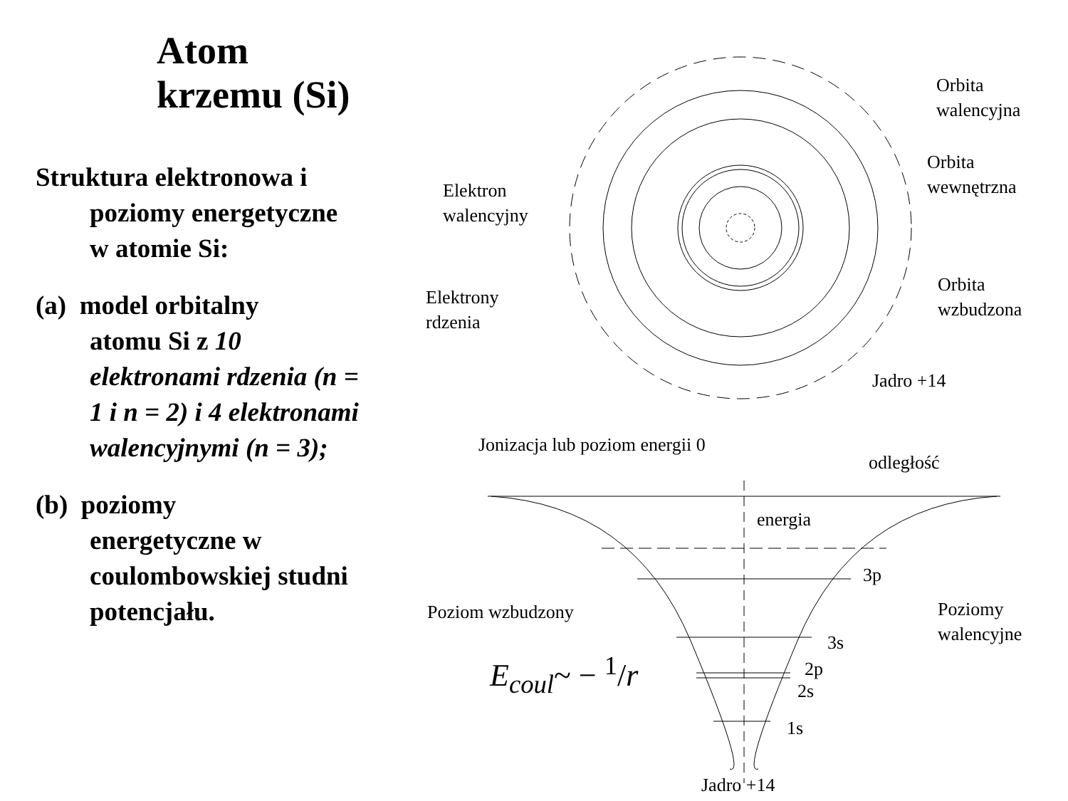Atom krzemu (Si)
Struktura elektronowa i
poziomy energetyczne w atomie Si:
(a) model orbitalny
atomu Si z 10 elektronami rdzenia (n = 1 i n = 2) i 4 elektronami walencyjnymi (n = 3);
(b) poziomy
energetyczne w coulombowskiej studni potencjału.
Orbita
walencyjna
Orbita
wewnętrzna
Elektron
walencyjny
Elektrony
rdzenia
Orbita
wzbudzona
Jadro +14
Jonizacja lub poziom energii 0
odległość
energia
3p
Poziom wzbudzony
Poziomy
walencyjne
3s
2p
2s
1s
Jadro +14
E<sub>coul</sub>~ − <sup>1</sup>/r